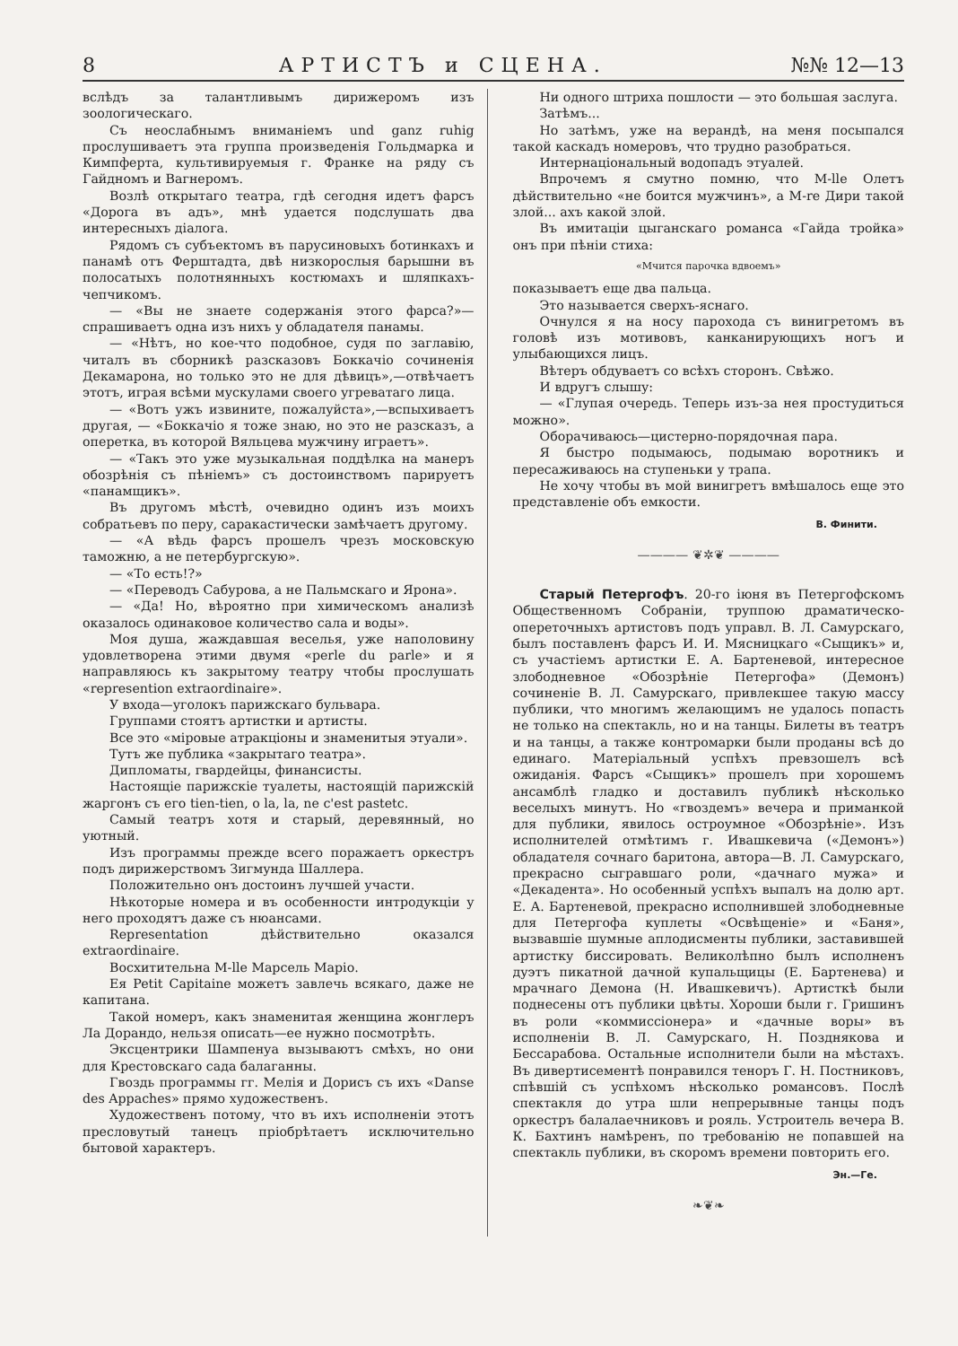8 АРТИСТЪ и СЦЕНА. №№ 12—13
вслѣдъ за талантливымъ дирижеромъ изъ зоологическаго.
Съ неослабнымъ вниманіемъ und ganz ruhig прослушиваетъ эта группа произведенія Гольдмарка и Кимпферта, культивируемыя г. Франке на ряду съ Гайдномъ и Вагнеромъ.
Возлѣ открытаго театра, гдѣ сегодня идетъ фарсъ «Дорога въ адъ», мнѣ удается подслушать два интересныхъ діалога.
Рядомъ съ субъектомъ въ парусиновыхъ ботинкахъ и панамѣ отъ Ферштадта, двѣ низкорослыя барышни въ полосатыхъ полотнянныхъ костюмахъ и шляпкахъ-чепчикомъ.
— «Вы не знаете содержанія этого фарса?»— спрашиваетъ одна изъ нихъ у обладателя панамы.
— «Нѣтъ, но кое-что подобное, судя по заглавію, читалъ въ сборникѣ разсказовъ Боккачіо сочиненія Декамарона, но только это не для дѣвицъ»,—отвѣчаетъ этотъ, играя всѣми мускулами своего угреватаго лица.
— «Вотъ ужъ извините, пожалуйста»,—вспыхиваетъ другая, — «Боккачіо я тоже знаю, но это не разсказъ, а оперетка, въ которой Вяльцева мужчину играетъ».
— «Такъ это уже музыкальная поддѣлка на манеръ обозрѣнія съ пѣніемъ» съ достоинствомъ парируетъ «панамщикъ».
Въ другомъ мѣстѣ, очевидно одинъ изъ моихъ собратьевъ по перу, саракастически замѣчаетъ другому.
— «А вѣдь фарсъ прошелъ чрезъ московскую таможню, а не петербургскую».
— «То есть!?»
— «Переводъ Сабурова, а не Пальмскаго и Ярона».
— «Да! Но, вѣроятно при химическомъ анализѣ оказалось одинаковое количество сала и воды».
Моя душа, жаждавшая веселья, уже наполовину удовлетворена этими двумя «perle du parle» и я направляюсь къ закрытому театру чтобы прослушать «representіon extraordinaire».
У входа—уголокъ парижскаго бульвара.
Группами стоятъ артистки и артисты.
Все это «міровые атракціоны и знаменитыя этуали».
Тутъ же публика «закрытаго театра».
Дипломаты, гвардейцы, финансисты.
Настоящіе парижскіе туалеты, настоящій парижскій жаргонъ съ его tien-tien, o la, la, ne c'est pastetc.
Самый театръ хотя и старый, деревянный, но уютный.
Изъ программы прежде всего поражаетъ оркестръ подъ дирижерствомъ Зигмунда Шаллера.
Положительно онъ достоинъ лучшей участи.
Нѣкоторые номера и въ особенности интродукціи у него проходятъ даже съ нюансами.
Representation дѣйствительно оказался extraordinaire.
Восхитительна М-lle Марсель Маріо.
Ея Petit Capitaine можетъ завлечь всякаго, даже не капитана.
Такой номеръ, какъ знаменитая женщина жонглеръ Ла Дорандо, нельзя описать—ее нужно посмотрѣть.
Эксцентрики Шампенуа вызываютъ смѣхъ, но они для Крестовскаго сада балаганны.
Гвоздь программы гг. Мелія и Дорисъ съ ихъ «Danse des Appaches» прямо художественъ.
Художественъ потому, что въ ихъ исполненіи этотъ пресловутый танецъ пріобрѣтаетъ исключительно бытовой характеръ.
Ни одного штриха пошлости — это большая заслуга.
Затѣмъ...
Но затѣмъ, уже на верандѣ, на меня посыпался такой каскадъ номеровъ, что трудно разобраться.
Интернаціональный водопадъ этуалей.
Впрочемъ я смутно помню, что М-lle Олетъ дѣйствительно «не боится мужчинъ», а М-re Дири такой злой... ахъ какой злой.
Въ имитаціи цыганскаго романса «Гайда тройка» онъ при пѣніи стиха:
«Мчится парочка вдвоемъ»
показываетъ еще два пальца.
Это называется сверхъ-яснаго.
Очнулся я на носу парохода съ винигретомъ въ головѣ изъ мотивовъ, канканирующихъ ногъ и улыбающихся лицъ.
Вѣтеръ обдуваетъ со всѣхъ сторонъ. Свѣжо.
И вдругъ слышу:
— «Глупая очередь. Теперь изъ-за нея простудиться можно».
Оборачиваюсь—цистерно-порядочная пара.
Я быстро подымаюсь, подымаю воротникъ и пересаживаюсь на ступеньки у трапа.
Не хочу чтобы въ мой винигретъ вмѣшалось еще это представленіе объ емкости.
В. Финити.
———— ❦✲❦ ————
Старый Петергофъ. 20-го іюня въ Петергофскомъ Общественномъ Собраніи, труппою драматическо-опереточныхъ артистовъ подъ управл. В. Л. Самурскаго, былъ поставленъ фарсъ И. И. Мясницкаго «Сыщикъ» и, съ участіемъ артистки Е. А. Бартеневой, интересное злободневное «Обозрѣніе Петергофа» (Демонъ) сочиненіе В. Л. Самурскаго, привлекшее такую массу публики, что многимъ желающимъ не удалось попасть не только на спектакль, но и на танцы. Билеты въ театръ и на танцы, а также контромарки были проданы всѣ до единаго. Матеріальный успѣхъ превзошелъ всѣ ожиданія. Фарсъ «Сыщикъ» прошелъ при хорошемъ ансамблѣ гладко и доставилъ публикѣ нѣсколько веселыхъ минутъ. Но «гвоздемъ» вечера и приманкой для публики, явилось остроумное «Обозрѣніе». Изъ исполнителей отмѣтимъ г. Ивашкевича («Демонъ») обладателя сочнаго баритона, автора—В. Л. Самурскаго, прекрасно сыгравшаго роли, «дачнаго мужа» и «Декадента». Но особенный успѣхъ выпалъ на долю арт. Е. А. Бартеневой, прекрасно исполнившей злободневные для Петергофа куплеты «Освѣщеніе» и «Баня», вызвавшіе шумные аплодисменты публики, заставившей артистку биссировать. Великолѣпно былъ исполненъ дуэтъ пикатной дачной купальщицы (Е. Бартенева) и мрачнаго Демона (Н. Ивашкевичъ). Артисткѣ были поднесены отъ публики цвѣты. Хороши были г. Гришинъ въ роли «коммиссіонера» и «дачные воры» въ исполненіи В. Л. Самурскаго, Н. Позднякова и Бессарабова. Остальные исполнители были на мѣстахъ. Въ дивертисементѣ понравился теноръ Г. Н. Постниковъ, спѣвшій съ успѣхомъ нѣсколько романсовъ. Послѣ спектакля до утра шли непрерывные танцы подъ оркестръ балалаечниковъ и рояль. Устроитель вечера В. К. Бахтинъ намѣренъ, по требованію не попавшей на спектакль публики, въ скоромъ времени повторить его.
Эн.—Ге.
❧❦❧